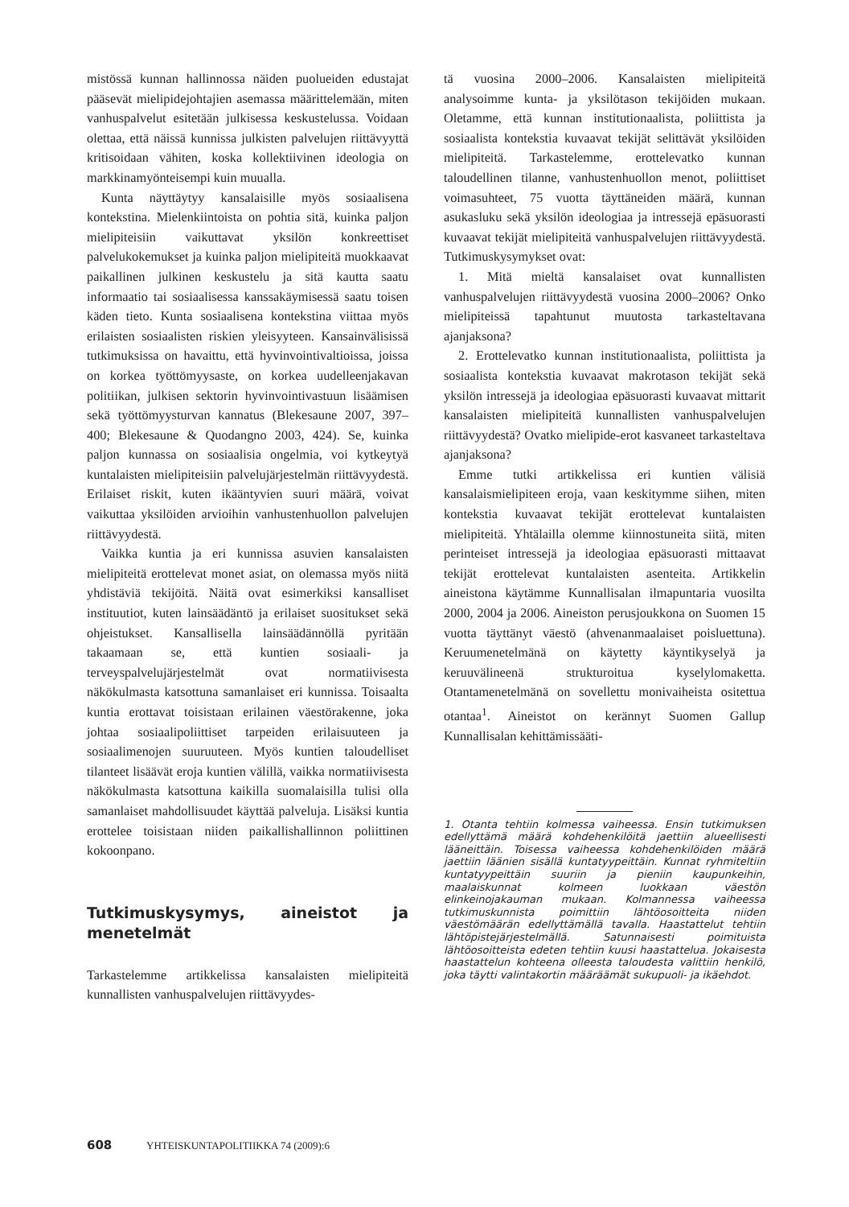mistössä kunnan hallinnossa näiden puolueiden edustajat pääsevät mielipidejohtajien asemassa määrittelemään, miten vanhuspalvelut esitetään julkisessa keskustelussa. Voidaan olettaa, että näissä kunnissa julkisten palvelujen riittävyyttä kritisoidaan vähiten, koska kollektiivinen ideologia on markkinamyönteisempi kuin muualla.
Kunta näyttäytyy kansalaisille myös sosiaalisena kontekstina. Mielenkiintoista on pohtia sitä, kuinka paljon mielipiteisiin vaikuttavat yksilön konkreettiset palvelukokemukset ja kuinka paljon mielipiteitä muokkaavat paikallinen julkinen keskustelu ja sitä kautta saatu informaatio tai sosiaalisessa kanssakäymisessä saatu toisen käden tieto. Kunta sosiaalisena kontekstina viittaa myös erilaisten sosiaalisten riskien yleisyyteen. Kansainvälisissä tutkimuksissa on havaittu, että hyvinvointivaltioissa, joissa on korkea työttömyysaste, on korkea uudelleenjakavan politiikan, julkisen sektorin hyvinvointivastuun lisäämisen sekä työttömyysturvan kannatus (Blekesaune 2007, 397–400; Blekesaune & Quodangno 2003, 424). Se, kuinka paljon kunnassa on sosiaalisia ongelmia, voi kytkeytyä kuntalaisten mielipiteisiin palvelujärjestelmän riittävyydestä. Erilaiset riskit, kuten ikääntyvien suuri määrä, voivat vaikuttaa yksilöiden arvioihin vanhustenhuollon palvelujen riittävyydestä.
Vaikka kuntia ja eri kunnissa asuvien kansalaisten mielipiteitä erottelevat monet asiat, on olemassa myös niitä yhdistäviä tekijöitä. Näitä ovat esimerkiksi kansalliset instituutiot, kuten lainsäädäntö ja erilaiset suositukset sekä ohjeistukset. Kansallisella lainsäädännöllä pyritään takaamaan se, että kuntien sosiaali- ja terveyspalvelujärjestelmät ovat normatiivisesta näkökulmasta katsottuna samanlaiset eri kunnissa. Toisaalta kuntia erottavat toisistaan erilainen väestörakenne, joka johtaa sosiaalipoliittiset tarpeiden erilaisuuteen ja sosiaalimenojen suuruuteen. Myös kuntien taloudelliset tilanteet lisäävät eroja kuntien välillä, vaikka normatiivisesta näkökulmasta katsottuna kaikilla suomalaisilla tulisi olla samanlaiset mahdollisuudet käyttää palveluja. Lisäksi kuntia erottelee toisistaan niiden paikallishallinnon poliittinen kokoonpano.
Tutkimuskysymys, aineistot ja menetelmät
Tarkastelemme artikkelissa kansalaisten mielipiteitä kunnallisten vanhuspalvelujen riittävyydes-
tä vuosina 2000–2006. Kansalaisten mielipiteitä analysoimme kunta- ja yksilötason tekijöiden mukaan. Oletamme, että kunnan institutionaalista, poliittista ja sosiaalista kontekstia kuvaavat tekijät selittävät yksilöiden mielipiteitä. Tarkastelemme, erottelevatko kunnan taloudellinen tilanne, vanhustenhuollon menot, poliittiset voimasuhteet, 75 vuotta täyttäneiden määrä, kunnan asukasluku sekä yksilön ideologiaa ja intressejä epäsuorasti kuvaavat tekijät mielipiteitä vanhuspalvelujen riittävyydestä. Tutkimuskysymykset ovat:
1. Mitä mieltä kansalaiset ovat kunnallisten vanhuspalvelujen riittävyydestä vuosina 2000–2006? Onko mielipiteissä tapahtunut muutosta tarkasteltavana ajanjaksona?
2. Erottelevatko kunnan institutionaalista, poliittista ja sosiaalista kontekstia kuvaavat makrotason tekijät sekä yksilön intressejä ja ideologiaa epäsuorasti kuvaavat mittarit kansalaisten mielipiteitä kunnallisten vanhuspalvelujen riittävyydestä? Ovatko mielipide-erot kasvaneet tarkasteltava ajanjaksona?
Emme tutki artikkelissa eri kuntien välisiä kansalaismielipiteen eroja, vaan keskitymme siihen, miten kontekstia kuvaavat tekijät erottelevat kuntalaisten mielipiteitä. Yhtälailla olemme kiinnostuneita siitä, miten perinteiset intressejä ja ideologiaa epäsuorasti mittaavat tekijät erottelevat kuntalaisten asenteita. Artikkelin aineistona käytämme Kunnallisalan ilmapuntaria vuosilta 2000, 2004 ja 2006. Aineiston perusjoukkona on Suomen 15 vuotta täyttänyt väestö (ahvenanmaalaiset poisluettuna). Keruumenetelmänä on käytetty käyntikyselyä ja keruuvälineenä strukturoitua kyselylomaketta. Otantamenetelmänä on sovellettu monivaiheista ositettua otantaa<sup>1</sup>. Aineistot on kerännyt Suomen Gallup Kunnallisalan kehittämissääti-
1. Otanta tehtiin kolmessa vaiheessa. Ensin tutkimuksen edellyttämä määrä kohdehenkilöitä jaettiin alueellisesti lääneittäin. Toisessa vaiheessa kohdehenkilöiden määrä jaettiin läänien sisällä kuntatyypeittäin. Kunnat ryhmiteltiin kuntatyypeittäin suuriin ja pieniin kaupunkeihin, maalaiskunnat kolmeen luokkaan väestön elinkeinojakauman mukaan. Kolmannessa vaiheessa tutkimuskunnista poimittiin lähtöosoitteita niiden väestömäärän edellyttämällä tavalla. Haastattelut tehtiin lähtöpistejärjestelmällä. Satunnaisesti poimituista lähtöosoitteista edeten tehtiin kuusi haastattelua. Jokaisesta haastattelun kohteena olleesta taloudesta valittiin henkilö, joka täytti valintakortin määräämät sukupuoli- ja ikäehdot.
608 YHTEISKUNTAPOLITIIKKA 74 (2009):6